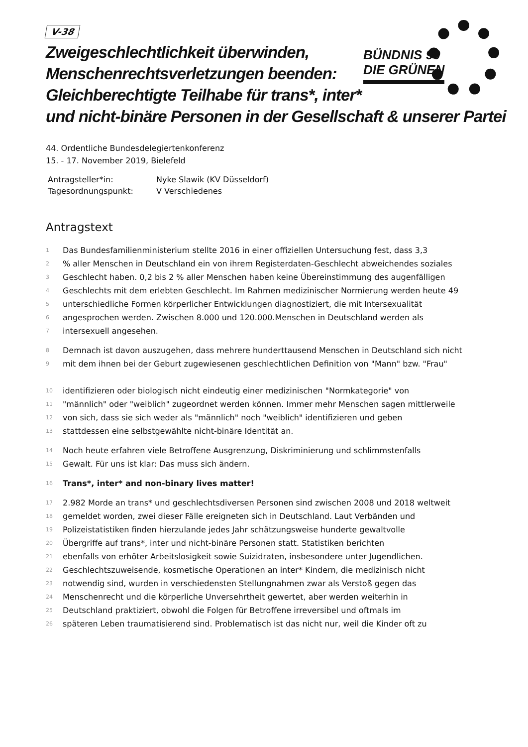BÜNDNIS 90
DIE GRÜNEN
V-38
Zweigeschlechtlichkeit überwinden,
Menschenrechtsverletzungen beenden:
Gleichberechtigte Teilhabe für trans*, inter*
und nicht-binäre Personen in der Gesellschaft & unserer Partei
44. Ordentliche Bundesdelegiertenkonferenz
15. - 17. November 2019, Bielefeld
| Antragsteller*in: | Nyke Slawik (KV Düsseldorf) |
| Tagesordnungspunkt: | V Verschiedenes |
Antragstext
1 Das Bundesfamilienministerium stellte 2016 in einer offiziellen Untersuchung fest, dass 3,3
2% aller Menschen in Deutschland ein von ihrem Registerdaten-Geschlecht abweichendes soziales
3 Geschlecht haben. 0,2 bis 2 % aller Menschen haben keine Übereinstimmung des augenfälligen
4 Geschlechts mit dem erlebten Geschlecht. Im Rahmen medizinischer Normierung werden heute 49
5 unterschiedliche Formen körperlicher Entwicklungen diagnostiziert, die mit Intersexualität
6 angesprochen werden. Zwischen 8.000 und 120.000.Menschen in Deutschland werden als
7 intersexuell angesehen.
8 Demnach ist davon auszugehen, dass mehrere hunderttausend Menschen in Deutschland sich nicht
9 mit dem ihnen bei der Geburt zugewiesenen geschlechtlichen Definition von "Mann" bzw. "Frau"
10 identifizieren oder biologisch nicht eindeutig einer medizinischen "Normkategorie" von
11 "männlich" oder "weiblich" zugeordnet werden können. Immer mehr Menschen sagen mittlerweile
12 von sich, dass sie sich weder als "männlich" noch "weiblich" identifizieren und geben
13 stattdessen eine selbstgewählte nicht-binäre Identität an.
14 Noch heute erfahren viele Betroffene Ausgrenzung, Diskriminierung und schlimmstenfalls
15 Gewalt. Für uns ist klar: Das muss sich ändern.
16 Trans*, inter* and non-binary lives matter!
17 2.982 Morde an trans* und geschlechtsdiversen Personen sind zwischen 2008 und 2018 weltweit
18 gemeldet worden, zwei dieser Fälle ereigneten sich in Deutschland. Laut Verbänden und
19 Polizeistatistiken finden hierzulande jedes Jahr schätzungsweise hunderte gewaltvolle
20 Übergriffe auf trans*, inter und nicht-binäre Personen statt. Statistiken berichten
21 ebenfalls von erhöter Arbeitslosigkeit sowie Suizidraten, insbesondere unter Jugendlichen.
22 Geschlechtszuweisende, kosmetische Operationen an inter* Kindern, die medizinisch nicht
23 notwendig sind, wurden in verschiedensten Stellungnahmen zwar als Verstoß gegen das
24 Menschenrecht und die körperliche Unversehrtheit gewertet, aber werden weiterhin in
25 Deutschland praktiziert, obwohl die Folgen für Betroffene irreversibel und oftmals im
26 späteren Leben traumatisierend sind. Problematisch ist das nicht nur, weil die Kinder oft zu